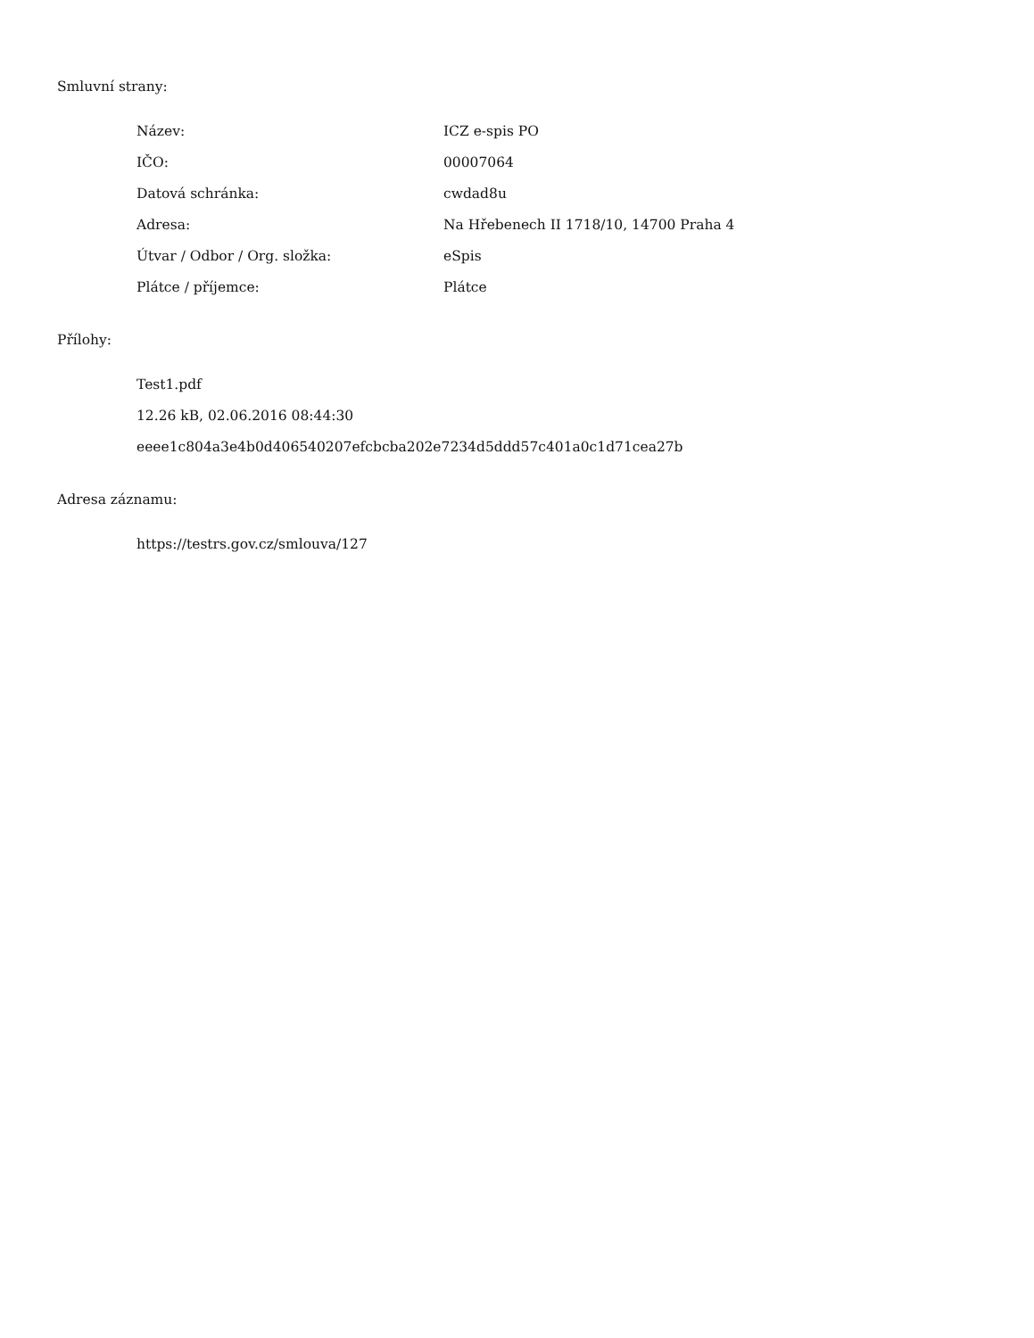Smluvní strany:
| Název: | ICZ e-spis PO |
| IČO: | 00007064 |
| Datová schránka: | cwdad8u |
| Adresa: | Na Hřebenech II 1718/10, 14700 Praha 4 |
| Útvar / Odbor / Org. složka: | eSpis |
| Plátce / příjemce: | Plátce |
Přílohy:
Test1.pdf
12.26 kB, 02.06.2016 08:44:30
eeee1c804a3e4b0d406540207efcbcba202e7234d5ddd57c401a0c1d71cea27b
Adresa záznamu:
https://testrs.gov.cz/smlouva/127